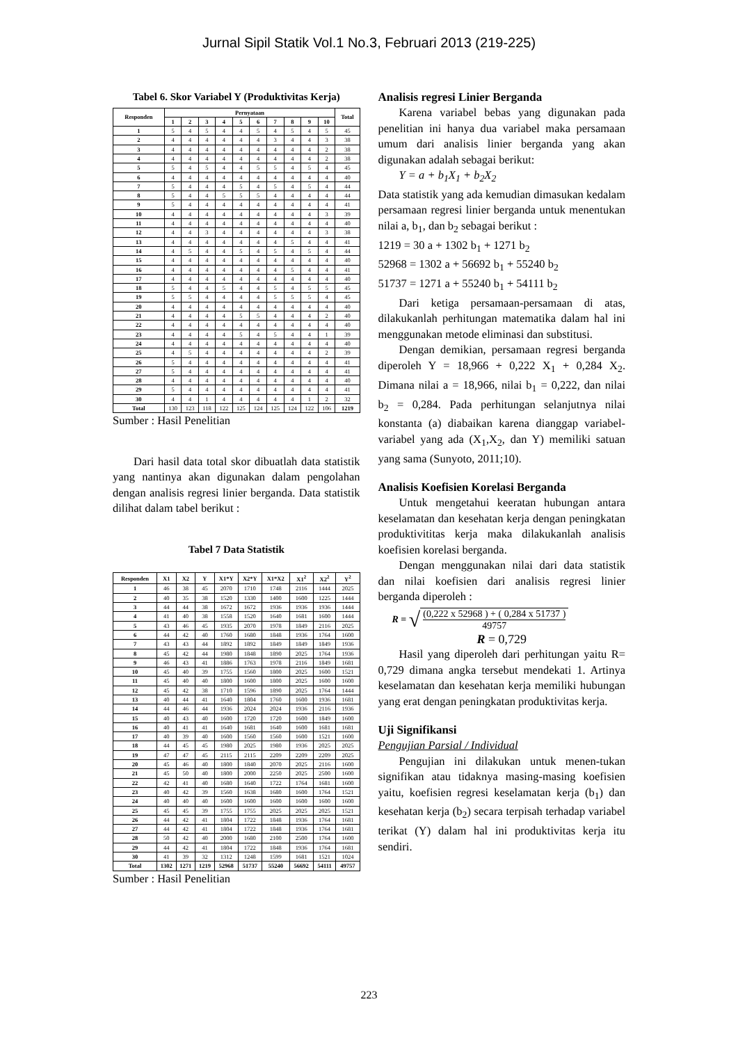Jurnal Sipil Statik Vol.1 No.3, Februari 2013 (219-225)
Tabel 6. Skor Variabel Y (Produktivitas Kerja)
| Responden | Pernyataan | | | | | | | | | | Total |
| --- | --- | --- | --- | --- | --- | --- | --- | --- | --- | --- | --- |
| | 1 | 2 | 3 | 4 | 5 | 6 | 7 | 8 | 9 | 10 | |
| 1 | 5 | 4 | 5 | 4 | 4 | 5 | 4 | 5 | 4 | 5 | 45 |
| 2 | 4 | 4 | 4 | 4 | 4 | 4 | 3 | 4 | 4 | 3 | 38 |
| 3 | 4 | 4 | 4 | 4 | 4 | 4 | 4 | 4 | 4 | 2 | 38 |
| 4 | 4 | 4 | 4 | 4 | 4 | 4 | 4 | 4 | 4 | 2 | 38 |
| 5 | 5 | 4 | 5 | 4 | 4 | 5 | 5 | 4 | 5 | 4 | 45 |
| 6 | 4 | 4 | 4 | 4 | 4 | 4 | 4 | 4 | 4 | 4 | 40 |
| 7 | 5 | 4 | 4 | 4 | 5 | 4 | 5 | 4 | 5 | 4 | 44 |
| 8 | 5 | 4 | 4 | 5 | 5 | 5 | 4 | 4 | 4 | 4 | 44 |
| 9 | 5 | 4 | 4 | 4 | 4 | 4 | 4 | 4 | 4 | 4 | 41 |
| 10 | 4 | 4 | 4 | 4 | 4 | 4 | 4 | 4 | 4 | 3 | 39 |
| 11 | 4 | 4 | 4 | 4 | 4 | 4 | 4 | 4 | 4 | 4 | 40 |
| 12 | 4 | 4 | 3 | 4 | 4 | 4 | 4 | 4 | 4 | 3 | 38 |
| 13 | 4 | 4 | 4 | 4 | 4 | 4 | 4 | 5 | 4 | 4 | 41 |
| 14 | 4 | 5 | 4 | 4 | 5 | 4 | 5 | 4 | 5 | 4 | 44 |
| 15 | 4 | 4 | 4 | 4 | 4 | 4 | 4 | 4 | 4 | 4 | 40 |
| 16 | 4 | 4 | 4 | 4 | 4 | 4 | 4 | 5 | 4 | 4 | 41 |
| 17 | 4 | 4 | 4 | 4 | 4 | 4 | 4 | 4 | 4 | 4 | 40 |
| 18 | 5 | 4 | 4 | 5 | 4 | 4 | 5 | 4 | 5 | 5 | 45 |
| 19 | 5 | 5 | 4 | 4 | 4 | 4 | 5 | 5 | 5 | 4 | 45 |
| 20 | 4 | 4 | 4 | 4 | 4 | 4 | 4 | 4 | 4 | 4 | 40 |
| 21 | 4 | 4 | 4 | 4 | 5 | 5 | 4 | 4 | 4 | 2 | 40 |
| 22 | 4 | 4 | 4 | 4 | 4 | 4 | 4 | 4 | 4 | 4 | 40 |
| 23 | 4 | 4 | 4 | 4 | 5 | 4 | 5 | 4 | 4 | 1 | 39 |
| 24 | 4 | 4 | 4 | 4 | 4 | 4 | 4 | 4 | 4 | 4 | 40 |
| 25 | 4 | 5 | 4 | 4 | 4 | 4 | 4 | 4 | 4 | 2 | 39 |
| 26 | 5 | 4 | 4 | 4 | 4 | 4 | 4 | 4 | 4 | 4 | 41 |
| 27 | 5 | 4 | 4 | 4 | 4 | 4 | 4 | 4 | 4 | 4 | 41 |
| 28 | 4 | 4 | 4 | 4 | 4 | 4 | 4 | 4 | 4 | 4 | 40 |
| 29 | 5 | 4 | 4 | 4 | 4 | 4 | 4 | 4 | 4 | 4 | 41 |
| 30 | 4 | 4 | 1 | 4 | 4 | 4 | 4 | 4 | 1 | 2 | 32 |
| Total | 130 | 123 | 118 | 122 | 125 | 124 | 125 | 124 | 122 | 106 | 1219 |
Sumber : Hasil Penelitian
Dari hasil data total skor dibuatlah data statistik yang nantinya akan digunakan dalam pengolahan dengan analisis regresi linier berganda. Data statistik dilihat dalam tabel berikut :
Tabel 7 Data Statistik
| Responden | X1 | X2 | Y | X1*Y | X2*Y | X1*X2 | X1<sup>2</sup> | X2<sup>2</sup> | Y<sup>2</sup> |
| --- | --- | --- | --- | --- | --- | --- | --- | --- | --- |
| 1 | 46 | 38 | 45 | 2070 | 1710 | 1748 | 2116 | 1444 | 2025 |
| 2 | 40 | 35 | 38 | 1520 | 1330 | 1400 | 1600 | 1225 | 1444 |
| 3 | 44 | 44 | 38 | 1672 | 1672 | 1936 | 1936 | 1936 | 1444 |
| 4 | 41 | 40 | 38 | 1558 | 1520 | 1640 | 1681 | 1600 | 1444 |
| 5 | 43 | 46 | 45 | 1935 | 2070 | 1978 | 1849 | 2116 | 2025 |
| 6 | 44 | 42 | 40 | 1760 | 1680 | 1848 | 1936 | 1764 | 1600 |
| 7 | 43 | 43 | 44 | 1892 | 1892 | 1849 | 1849 | 1849 | 1936 |
| 8 | 45 | 42 | 44 | 1980 | 1848 | 1890 | 2025 | 1764 | 1936 |
| 9 | 46 | 43 | 41 | 1886 | 1763 | 1978 | 2116 | 1849 | 1681 |
| 10 | 45 | 40 | 39 | 1755 | 1560 | 1800 | 2025 | 1600 | 1521 |
| 11 | 45 | 40 | 40 | 1800 | 1600 | 1800 | 2025 | 1600 | 1600 |
| 12 | 45 | 42 | 38 | 1710 | 1596 | 1890 | 2025 | 1764 | 1444 |
| 13 | 40 | 44 | 41 | 1640 | 1804 | 1760 | 1600 | 1936 | 1681 |
| 14 | 44 | 46 | 44 | 1936 | 2024 | 2024 | 1936 | 2116 | 1936 |
| 15 | 40 | 43 | 40 | 1600 | 1720 | 1720 | 1600 | 1849 | 1600 |
| 16 | 40 | 41 | 41 | 1640 | 1681 | 1640 | 1600 | 1681 | 1681 |
| 17 | 40 | 39 | 40 | 1600 | 1560 | 1560 | 1600 | 1521 | 1600 |
| 18 | 44 | 45 | 45 | 1980 | 2025 | 1980 | 1936 | 2025 | 2025 |
| 19 | 47 | 47 | 45 | 2115 | 2115 | 2209 | 2209 | 2209 | 2025 |
| 20 | 45 | 46 | 40 | 1800 | 1840 | 2070 | 2025 | 2116 | 1600 |
| 21 | 45 | 50 | 40 | 1800 | 2000 | 2250 | 2025 | 2500 | 1600 |
| 22 | 42 | 41 | 40 | 1680 | 1640 | 1722 | 1764 | 1681 | 1600 |
| 23 | 40 | 42 | 39 | 1560 | 1638 | 1680 | 1600 | 1764 | 1521 |
| 24 | 40 | 40 | 40 | 1600 | 1600 | 1600 | 1600 | 1600 | 1600 |
| 25 | 45 | 45 | 39 | 1755 | 1755 | 2025 | 2025 | 2025 | 1521 |
| 26 | 44 | 42 | 41 | 1804 | 1722 | 1848 | 1936 | 1764 | 1681 |
| 27 | 44 | 42 | 41 | 1804 | 1722 | 1848 | 1936 | 1764 | 1681 |
| 28 | 50 | 42 | 40 | 2000 | 1680 | 2100 | 2500 | 1764 | 1600 |
| 29 | 44 | 42 | 41 | 1804 | 1722 | 1848 | 1936 | 1764 | 1681 |
| 30 | 41 | 39 | 32 | 1312 | 1248 | 1599 | 1681 | 1521 | 1024 |
| Total | 1302 | 1271 | 1219 | 52968 | 51737 | 55240 | 56692 | 54111 | 49757 |
Sumber : Hasil Penelitian
Analisis regresi Linier Berganda
Karena variabel bebas yang digunakan pada penelitian ini hanya dua variabel maka persamaan umum dari analisis linier berganda yang akan digunakan adalah sebagai berikut:
Y = a + b<sub>1</sub>X<sub>1</sub> + b<sub>2</sub>X<sub>2</sub>
Data statistik yang ada kemudian dimasukan kedalam persamaan regresi linier berganda untuk menentukan nilai a, b<sub>1</sub>, dan b<sub>2</sub> sebagai berikut :
1219 = 30 a + 1302 b<sub>1</sub> + 1271 b<sub>2</sub>
52968 = 1302 a + 56692 b<sub>1</sub> + 55240 b<sub>2</sub>
51737 = 1271 a + 55240 b<sub>1</sub> + 54111 b<sub>2</sub>
Dari ketiga persamaan-persamaan di atas, dilakukanlah perhitungan matematika dalam hal ini menggunakan metode eliminasi dan substitusi.
Dengan demikian, persamaan regresi berganda diperoleh Y = 18,966 + 0,222 X<sub>1</sub> + 0,284 X<sub>2</sub>. Dimana nilai a = 18,966, nilai b<sub>1</sub> = 0,222, dan nilai b<sub>2</sub> = 0,284. Pada perhitungan selanjutnya nilai konstanta (a) diabaikan karena dianggap variabel-variabel yang ada (X<sub>1</sub>,X<sub>2</sub>, dan Y) memiliki satuan yang sama (Sunyoto, 2011;10).
Analisis Koefisien Korelasi Berganda
Untuk mengetahui keeratan hubungan antara keselamatan dan kesehatan kerja dengan peningkatan produktivititas kerja maka dilakukanlah analisis koefisien korelasi berganda.
Dengan menggunakan nilai dari data statistik dan nilai koefisien dari analisis regresi linier berganda diperoleh :
R = √
(0,222 x 52968 ) + ( 0,284 x 51737 )
49757
R = 0,729
Hasil yang diperoleh dari perhitungan yaitu R= 0,729 dimana angka tersebut mendekati 1. Artinya keselamatan dan kesehatan kerja memiliki hubungan yang erat dengan peningkatan produktivitas kerja.
Uji Signifikansi
Pengujian Parsial / Individual
Pengujian ini dilakukan untuk menen-tukan signifikan atau tidaknya masing-masing koefisien yaitu, koefisien regresi keselamatan kerja (b<sub>1</sub>) dan kesehatan kerja (b<sub>2</sub>) secara terpisah terhadap variabel terikat (Y) dalam hal ini produktivitas kerja itu sendiri.
223